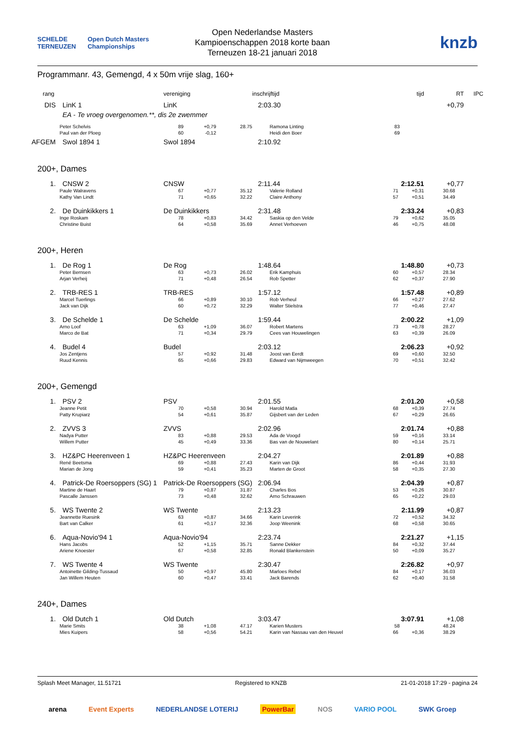SCHELDE TERNEUZEN Open Dutch Masters Championships
Open Nederlandse Masters
Kampioenschappen 2018 korte baan
Terneuzen 18-21 januari 2018
knzb
Programmanr. 43, Gemengd, 4 x 50m vrije slag, 160+
| rang | | vereniging | | | inschrijftijd | tijd | RT | IPC |
| --- | --- | --- | --- | --- | --- | --- | --- | --- |
| DIS | LinK 1 | LinK | | | 2:03.30 | | +0,79 | |
| | EA - Te vroeg overgenomen.**, dis 2e zwemmer | | | | | | | |
| | Peter Schelvis | 89 | +0,79 | 28.75 | Ramona Linting | 83 | | |
| | Paul van der Ploeg | 60 | -0,12 | | Heidi den Boer | 69 | | |
| AFGEM | Swol 1894 1 | Swol 1894 | | | 2:10.92 | | | |
| 200+, Dames | | | | | | | | |
| 1. | CNSW 2 | CNSW | | | 2:11.44 | 2:12.51 | +0,77 | |
| | Paule Walravens | 67 | +0,77 | 35.12 | Valerie Rolland | 71 +0,31 | 30.68 | |
| | Kathy Van Lindt | 71 | +0,65 | 32.22 | Claire Anthony | 57 +0,51 | 34.49 | |
| 2. | De Duinkikkers 1 | De Duinkikkers | | | 2:31.48 | 2:33.24 | +0,83 | |
| | Inge Roskam | 78 | +0,83 | 34.42 | Saskia op den Velde | 79 +0,62 | 35.05 | |
| | Christine Buist | 64 | +0,58 | 35.69 | Annet Verhoeven | 46 +0,75 | 48.08 | |
| 200+, Heren | | | | | | | | |
| 1. | De Rog 1 | De Rog | | | 1:48.64 | 1:48.80 | +0,73 | |
| | Peter Bernsen | 63 | +0,73 | 26.02 | Erik Kamphuis | 60 +0,57 | 28.34 | |
| | Arjan Verheij | 71 | +0,48 | 26.54 | Rob Spetter | 62 +0,37 | 27.90 | |
| 2. | TRB-RES 1 | TRB-RES | | | 1:57.12 | 1:57.48 | +0,89 | |
| | Marcel Tuerlings | 66 | +0,89 | 30.10 | Rob Verheul | 66 +0,27 | 27.62 | |
| | Jack van Dijk | 60 | +0,72 | 32.29 | Walter Stielstra | 77 +0,46 | 27.47 | |
| 3. | De Schelde 1 | De Schelde | | | 1:59.44 | 2:00.22 | +1,09 | |
| | Arno Loof | 63 | +1,09 | 36.07 | Robert Martens | 73 +0,78 | 28.27 | |
| | Marco de Bat | 71 | +0,34 | 29.79 | Cees van Houwelingen | 63 +0,39 | 26.09 | |
| 4. | Budel 4 | Budel | | | 2:03.12 | 2:06.23 | +0,92 | |
| | Jos Zentjens | 57 | +0,92 | 31.48 | Joost van Eerdt | 69 +0,60 | 32.50 | |
| | Ruud Kennis | 65 | +0,66 | 29.83 | Edward van Nijmweegen | 70 +0,51 | 32.42 | |
| 200+, Gemengd | | | | | | | | |
| 1. | PSV 2 | PSV | | | 2:01.55 | 2:01.20 | +0,58 | |
| | Jeanne Petit | 70 | +0,58 | 30.94 | Harold Matla | 68 +0,39 | 27.74 | |
| | Patty Krupiarz | 54 | +0,61 | 35.87 | Gijsbert van der Leden | 67 +0,29 | 26.65 | |
| 2. | ZVVS 3 | ZVVS | | | 2:02.96 | 2:01.74 | +0,88 | |
| | Nadya Putter | 83 | +0,88 | 29.53 | Ada de Voogd | 59 +0,16 | 33.14 | |
| | Willem Putter | 45 | +0,49 | 33.36 | Bas van de Nouwelant | 80 +0,14 | 25.71 | |
| 3. | HZ&PC Heerenveen 1 | HZ&PC Heerenveen | | | 2:04.27 | 2:01.89 | +0,88 | |
| | René Beetsma | 69 | +0,88 | 27.43 | Karin van Dijk | 86 +0,44 | 31.93 | |
| | Marian de Jong | 59 | +0,41 | 35.23 | Marten de Groot | 58 +0,35 | 27.30 | |
| 4. | Patrick-De Roersoppers (SG) 1 | Patrick-De Roersoppers (SG) | | | 2:06.94 | 2:04.39 | +0,87 | |
| | Martine de Haart | 79 | +0,87 | 31.87 | Charles Bos | 53 +0,26 | 30.87 | |
| | Pascalle Janssen | 73 | +0,48 | 32.62 | Arno Schrauwen | 65 +0,22 | 29.03 | |
| 5. | WS Twente 2 | WS Twente | | | 2:13.23 | 2:11.99 | +0,87 | |
| | Jeannette Ruesink | 63 | +0,87 | 34.66 | Karin Leverink | 72 +0,52 | 34.32 | |
| | Bart van Calker | 61 | +0,17 | 32.36 | Joop Weenink | 68 +0,58 | 30.65 | |
| 6. | Aqua-Novio'94 1 | Aqua-Novio'94 | | | 2:23.74 | 2:21.27 | +1,15 | |
| | Hans Jacobs | 52 | +1,15 | 35.71 | Sanne Dekker | 84 +0,32 | 37.44 | |
| | Ariene Knoester | 67 | +0,58 | 32.85 | Ronald Blankenstein | 50 +0,09 | 35.27 | |
| 7. | WS Twente 4 | WS Twente | | | 2:30.47 | 2:26.82 | +0,97 | |
| | Antoinette Gilding-Tussaud | 50 | +0,97 | 45.80 | Marloes Rebel | 84 +0,17 | 36.03 | |
| | Jan Willem Heuten | 60 | +0,47 | 33.41 | Jack Barends | 62 +0,40 | 31.58 | |
| 240+, Dames | | | | | | | | |
| 1. | Old Dutch 1 | Old Dutch | | | 3:03.47 | 3:07.91 | +1,08 | |
| | Marie Smits | 38 | +1,08 | 47.17 | Karien Musters | 58 | 48.24 | |
| | Mies Kuipers | 58 | +0,56 | 54.21 | Karin van Nassau van den Heuvel | 66 +0,36 | 38.29 | |
Splash Meet Manager, 11.51721 Registered to KNZB 21-01-2018 17:29 - pagina 24
arena Event Experts NEDERLANDSE LOTERIJ PowerBar NOS VARIO POOL SWK Groep